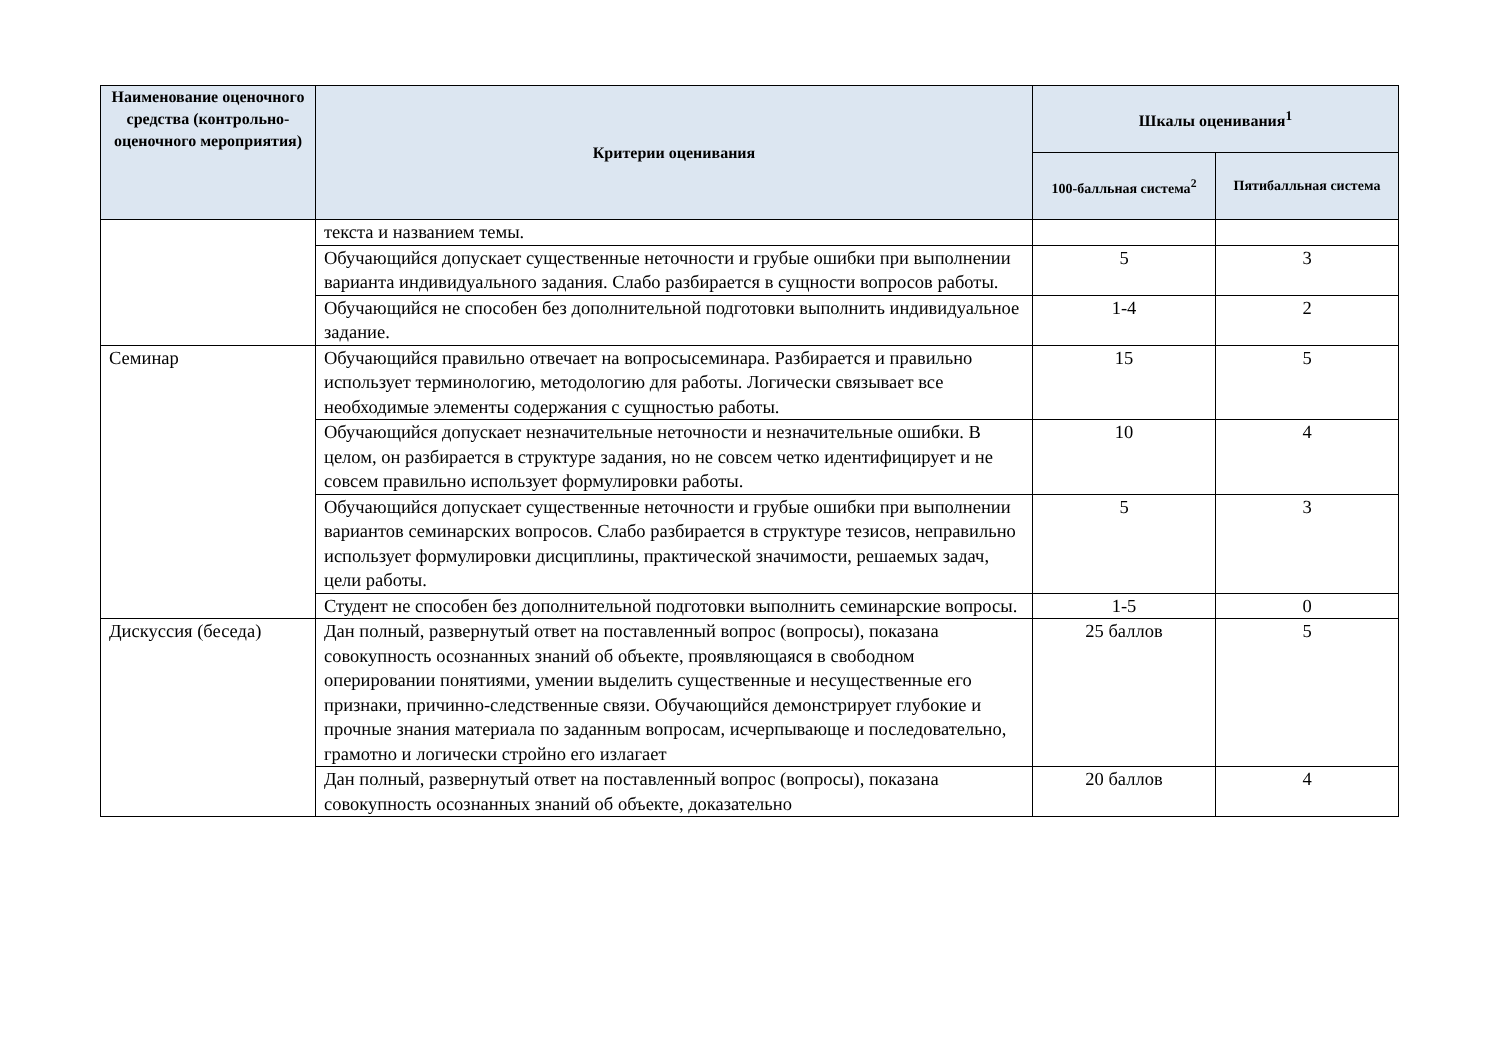| Наименование оценочного средства (контрольно-оценочного мероприятия) | Критерии оценивания | Шкалы оценивания<sup>1</sup> | |
| --- | --- | --- | --- |
| | | 100-балльная система<sup>2</sup> | Пятибалльная система |
| | текста и названием темы. | | |
| | Обучающийся допускает существенные неточности и грубые ошибки при выполнении варианта индивидуального задания. Слабо разбирается в сущности вопросов работы. | 5 | 3 |
| | Обучающийся не способен без дополнительной подготовки выполнить индивидуальное задание. | 1-4 | 2 |
| Семинар | Обучающийся правильно отвечает на вопросысеминара. Разбирается и правильно использует терминологию, методологию для работы. Логически связывает все необходимые элементы содержания с сущностью работы. | 15 | 5 |
| | Обучающийся допускает незначительные неточности и незначительные ошибки. В целом, он разбирается в структуре задания, но не совсем четко идентифицирует и не совсем правильно использует формулировки работы. | 10 | 4 |
| | Обучающийся допускает существенные неточности и грубые ошибки при выполнении вариантов семинарских вопросов. Слабо разбирается в структуре тезисов, неправильно использует формулировки дисциплины, практической значимости, решаемых задач, цели работы. | 5 | 3 |
| | Студент не способен без дополнительной подготовки выполнить семинарские вопросы. | 1-5 | 0 |
| Дискуссия (беседа) | Дан полный, развернутый ответ на поставленный вопрос (вопросы), показана совокупность осознанных знаний об объекте, проявляющаяся в свободном оперировании понятиями, умении выделить существенные и несущественные его признаки, причинно-следственные связи. Обучающийся демонстрирует глубокие и прочные знания материала по заданным вопросам, исчерпывающе и последовательно, грамотно и логически стройно его излагает | 25 баллов | 5 |
| | Дан полный, развернутый ответ на поставленный вопрос (вопросы), показана совокупность осознанных знаний об объекте, доказательно | 20 баллов | 4 |